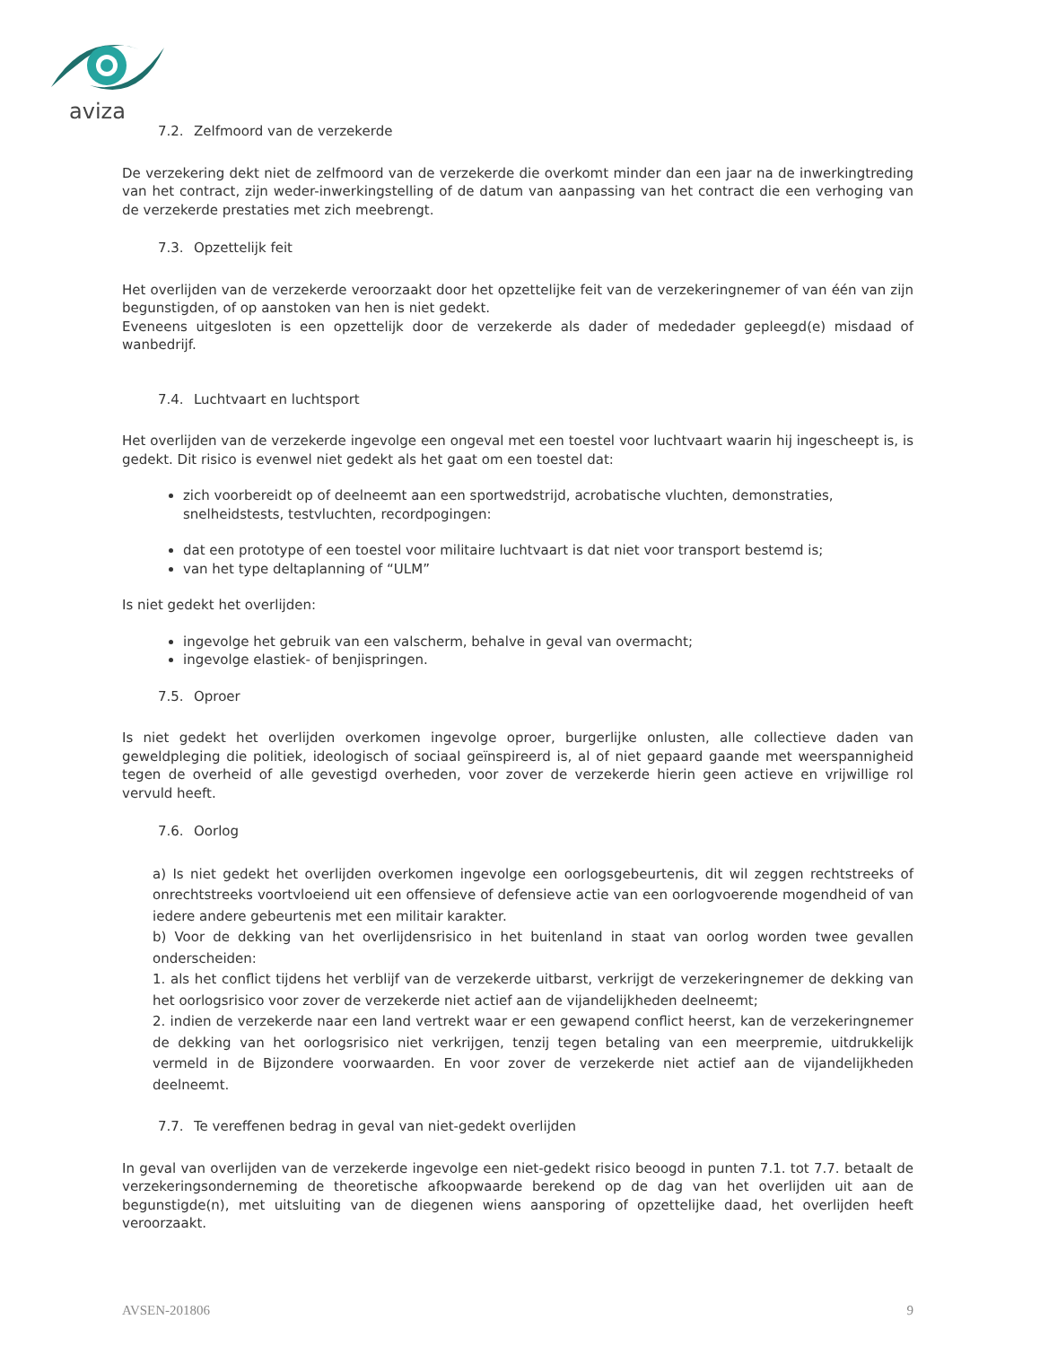aviza
7.2. Zelfmoord van de verzekerde
De verzekering dekt niet de zelfmoord van de verzekerde die overkomt minder dan een jaar na de inwerkingtreding van het contract, zijn weder-inwerkingstelling of de datum van aanpassing van het contract die een verhoging van de verzekerde prestaties met zich meebrengt.
7.3. Opzettelijk feit
Het overlijden van de verzekerde veroorzaakt door het opzettelijke feit van de verzekeringnemer of van één van zijn begunstigden, of op aanstoken van hen is niet gedekt.
Eveneens uitgesloten is een opzettelijk door de verzekerde als dader of mededader gepleegd(e) misdaad of wanbedrijf.
7.4. Luchtvaart en luchtsport
Het overlijden van de verzekerde ingevolge een ongeval met een toestel voor luchtvaart waarin hij ingescheept is, is gedekt. Dit risico is evenwel niet gedekt als het gaat om een toestel dat:
zich voorbereidt op of deelneemt aan een sportwedstrijd, acrobatische vluchten, demonstraties, snelheidstests, testvluchten, recordpogingen:
dat een prototype of een toestel voor militaire luchtvaart is dat niet voor transport bestemd is;
van het type deltaplanning of “ULM”
Is niet gedekt het overlijden:
ingevolge het gebruik van een valscherm, behalve in geval van overmacht;
ingevolge elastiek- of benjispringen.
7.5. Oproer
Is niet gedekt het overlijden overkomen ingevolge oproer, burgerlijke onlusten, alle collectieve daden van geweldpleging die politiek, ideologisch of sociaal geïnspireerd is, al of niet gepaard gaande met weerspannigheid tegen de overheid of alle gevestigd overheden, voor zover de verzekerde hierin geen actieve en vrijwillige rol vervuld heeft.
7.6. Oorlog
a) Is niet gedekt het overlijden overkomen ingevolge een oorlogsgebeurtenis, dit wil zeggen rechtstreeks of onrechtstreeks voortvloeiend uit een offensieve of defensieve actie van een oorlogvoerende mogendheid of van iedere andere gebeurtenis met een militair karakter.
b) Voor de dekking van het overlijdensrisico in het buitenland in staat van oorlog worden twee gevallen onderscheiden:
1. als het conflict tijdens het verblijf van de verzekerde uitbarst, verkrijgt de verzekeringnemer de dekking van het oorlogsrisico voor zover de verzekerde niet actief aan de vijandelijkheden deelneemt;
2. indien de verzekerde naar een land vertrekt waar er een gewapend conflict heerst, kan de verzekeringnemer de dekking van het oorlogsrisico niet verkrijgen, tenzij tegen betaling van een meerpremie, uitdrukkelijk vermeld in de Bijzondere voorwaarden. En voor zover de verzekerde niet actief aan de vijandelijkheden deelneemt.
7.7. Te vereffenen bedrag in geval van niet-gedekt overlijden
In geval van overlijden van de verzekerde ingevolge een niet-gedekt risico beoogd in punten 7.1. tot 7.7. betaalt de verzekeringsonderneming de theoretische afkoopwaarde berekend op de dag van het overlijden uit aan de begunstigde(n), met uitsluiting van de diegenen wiens aansporing of opzettelijke daad, het overlijden heeft veroorzaakt.
AVSEN-201806 9